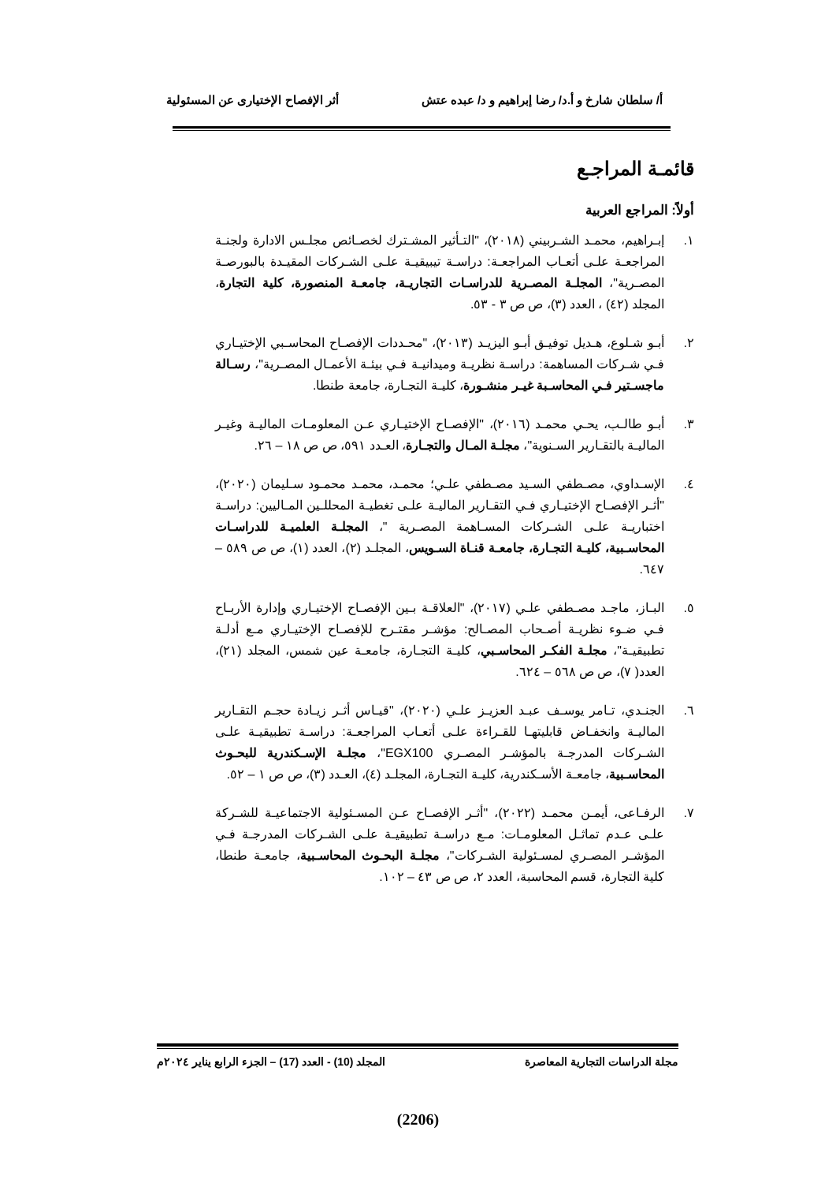أ/ سلطان شارخ و أ.د/ رضا إبراهيم و د/ عبده عتش أثر الإفصاح الإختيارى عن المسئولية
قائمـة المراجـع
أولاً: المراجع العربية
١. إبـراهيم، محمـد الشـربيني (٢٠١٨)، "التـأثير المشـترك لخصـائص مجلـس الادارة ولجنـة المراجعـة علـى أتعـاب المراجعـة: دراسـة تيبيقيـة علـى الشـركات المقيـدة بالبورصـة المصـرية"، المجلـة المصـرية للدراسـات التجاريـة، جامعـة المنصورة، كلية التجارة، المجلد (٤٢) ، العدد (٣)، ص ص ٣ - ٥٣.
٢. أبـو شـلوع، هـديل توفيـق أبـو اليزيـد (٢٠١٣)، "محـددات الإفصـاح المحاسـبي الإختيـاري فـي شـركات المساهمة: دراسـة نظريـة وميدانيـة فـي بيئـة الأعمـال المصـرية"، رسـالة ماجسـتير فـي المحاسـبة غيـر منشـورة، كليـة التجـارة، جامعة طنطا.
٣. أبـو طالـب، يحـي محمـد (٢٠١٦)، "الإفصـاح الإختيـاري عـن المعلومـات الماليـة وغيـر الماليـة بالتقـارير السـنوية"، مجلـة المـال والتجـارة، العـدد ٥٩١، ص ص ١٨ – ٢٦.
٤. الإسـداوي، مصـطفي السـيد مصـطفي علـي؛ محمـد، محمـد محمـود سـليمان (٢٠٢٠)، "أثـر الإفصـاح الإختيـاري فـي التقـارير الماليـة علـى تغطيـة المحللـين المـاليين: دراسـة اختباريـة علـى الشـركات المسـاهمة المصـرية "، المجلـة العلميـة للدراسـات المحاسـبية، كليـة التجـارة، جامعـة قنـاة السـويس، المجلـد (٢)، العدد (١)، ص ص ٥٨٩ – ٦٤٧.
٥. البـاز، ماجـد مصـطفي علـي (٢٠١٧)، "العلاقـة بـين الإفصـاح الإختيـاري وإدارة الأربـاح فـي ضـوء نظريـة أصـحاب المصـالح: مؤشـر مقتـرح للإفصـاح الإختيـاري مـع أدلـة تطبيقيـة"، مجلـة الفكـر المحاسـبي، كليـة التجـارة، جامعـة عين شمس، المجلد (٢١)، العدد( ٧)، ص ص ٥٦٨ – ٦٢٤.
٦. الجنـدي، تـامر يوسـف عبـد العزيـز علـي (٢٠٢٠)، "قيـاس أثـر زيـادة حجـم التقـارير الماليـة وانخفـاض قابليتهـا للقـراءة علـى أتعـاب المراجعـة: دراسـة تطبيقيـة علـى الشـركات المدرجـة بالمؤشـر المصـري EGX100"، مجلـة الإسـكندرية للبحـوث المحاسـبية، جامعـة الأسـكندرية، كليـة التجـارة، المجلـد (٤)، العـدد (٣)، ص ص ١ – ٥٢.
٧. الرفـاعى، أيمـن محمـد (٢٠٢٢)، "أثـر الإفصـاح عـن المسـئولية الاجتماعيـة للشـركة علـى عـدم تماثـل المعلومـات: مـع دراسـة تطبيقيـة علـى الشـركات المدرجـة فـي المؤشـر المصـري لمسـئولية الشـركات"، مجلـة البحـوث المحاسـبية، جامعـة طنطا، كلية التجارة، قسم المحاسبة، العدد ٢، ص ص ٤٣ – ١٠٢.
مجلة الدراسات التجارية المعاصرة المجلد (10) - العدد (17) – الجزء الرابع يناير ٢٠٢٤م
(2206)